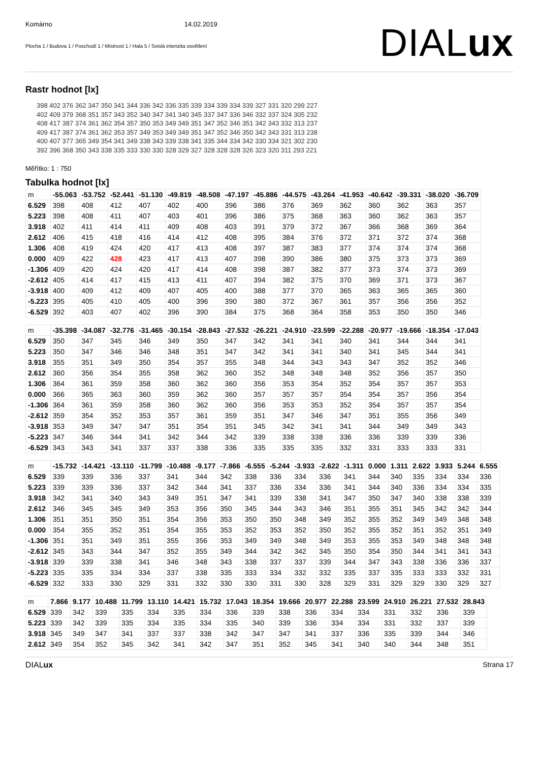Komárno 14.02.2019
Plocha 1 / Budova 1 / Poschodí 1 / Místnost 1 / Hala 5 / Svislá intenzita osvětlení
DIALux
Rastr hodnot [lx]
398 402 376 362 347 350 341 344 336 342 336 335 339 334 339 334 339 327 331 320 299 227
402 409 379 368 351 357 343 352 340 347 341 340 345 337 347 336 346 332 337 324 305 232
408 417 387 374 361 362 354 357 350 353 349 349 351 347 352 346 351 342 343 332 313 237
409 417 387 374 361 362 353 357 349 353 349 349 351 347 352 346 350 342 343 331 313 238
400 407 377 365 349 354 341 349 338 343 339 338 341 335 344 334 342 330 334 321 302 230
392 396 368 350 343 338 335 333 330 330 328 329 327 328 328 328 326 323 320 311 293 221
Měřítko: 1 : 750
Tabulka hodnot [lx]
| m | -55.063 | -53.752 | -52.441 | -51.130 | -49.819 | -48.508 | -47.197 | -45.886 | -44.575 | -43.264 | -41.953 | -40.642 | -39.331 | -38.020 | -36.709 |
| --- | --- | --- | --- | --- | --- | --- | --- | --- | --- | --- | --- | --- | --- | --- | --- |
| 6.529 | 398 | 408 | 412 | 407 | 402 | 400 | 396 | 386 | 376 | 369 | 362 | 360 | 362 | 363 | 357 |
| 5.223 | 398 | 408 | 411 | 407 | 403 | 401 | 396 | 386 | 375 | 368 | 363 | 360 | 362 | 363 | 357 |
| 3.918 | 402 | 411 | 414 | 411 | 409 | 408 | 403 | 391 | 379 | 372 | 367 | 366 | 368 | 369 | 364 |
| 2.612 | 406 | 415 | 418 | 416 | 414 | 412 | 408 | 395 | 384 | 376 | 372 | 371 | 372 | 374 | 368 |
| 1.306 | 408 | 419 | 424 | 420 | 417 | 413 | 408 | 397 | 387 | 383 | 377 | 374 | 374 | 374 | 368 |
| 0.000 | 409 | 422 | 428 | 423 | 417 | 413 | 407 | 398 | 390 | 386 | 380 | 375 | 373 | 373 | 369 |
| -1.306 | 409 | 420 | 424 | 420 | 417 | 414 | 408 | 398 | 387 | 382 | 377 | 373 | 374 | 373 | 369 |
| -2.612 | 405 | 414 | 417 | 415 | 413 | 411 | 407 | 394 | 382 | 375 | 370 | 369 | 371 | 373 | 367 |
| -3.918 | 400 | 409 | 412 | 409 | 407 | 405 | 400 | 388 | 377 | 370 | 365 | 363 | 365 | 365 | 360 |
| -5.223 | 395 | 405 | 410 | 405 | 400 | 396 | 390 | 380 | 372 | 367 | 361 | 357 | 356 | 356 | 352 |
| -6.529 | 392 | 403 | 407 | 402 | 396 | 390 | 384 | 375 | 368 | 364 | 358 | 353 | 350 | 350 | 346 |
| m | -35.398 | -34.087 | -32.776 | -31.465 | -30.154 | -28.843 | -27.532 | -26.221 | -24.910 | -23.599 | -22.288 | -20.977 | -19.666 | -18.354 | -17.043 |
| --- | --- | --- | --- | --- | --- | --- | --- | --- | --- | --- | --- | --- | --- | --- | --- |
| 6.529 | 350 | 347 | 345 | 346 | 349 | 350 | 347 | 342 | 341 | 341 | 340 | 341 | 344 | 344 | 341 |
| 5.223 | 350 | 347 | 346 | 346 | 348 | 351 | 347 | 342 | 341 | 341 | 340 | 341 | 345 | 344 | 341 |
| 3.918 | 355 | 351 | 349 | 350 | 354 | 357 | 355 | 348 | 344 | 343 | 343 | 347 | 352 | 352 | 346 |
| 2.612 | 360 | 356 | 354 | 355 | 358 | 362 | 360 | 352 | 348 | 348 | 348 | 352 | 356 | 357 | 350 |
| 1.306 | 364 | 361 | 359 | 358 | 360 | 362 | 360 | 356 | 353 | 354 | 352 | 354 | 357 | 357 | 353 |
| 0.000 | 366 | 365 | 363 | 360 | 359 | 362 | 360 | 357 | 357 | 357 | 354 | 354 | 357 | 356 | 354 |
| -1.306 | 364 | 361 | 359 | 358 | 360 | 362 | 360 | 356 | 353 | 353 | 352 | 354 | 357 | 357 | 354 |
| -2.612 | 359 | 354 | 352 | 353 | 357 | 361 | 359 | 351 | 347 | 346 | 347 | 351 | 355 | 356 | 349 |
| -3.918 | 353 | 349 | 347 | 347 | 351 | 354 | 351 | 345 | 342 | 341 | 341 | 344 | 349 | 349 | 343 |
| -5.223 | 347 | 346 | 344 | 341 | 342 | 344 | 342 | 339 | 338 | 338 | 336 | 336 | 339 | 339 | 336 |
| -6.529 | 343 | 343 | 341 | 337 | 337 | 338 | 336 | 335 | 335 | 335 | 332 | 331 | 333 | 333 | 331 |
| m | -15.732 | -14.421 | -13.110 | -11.799 | -10.488 | -9.177 | -7.866 | -6.555 | -5.244 | -3.933 | -2.622 | -1.311 | 0.000 | 1.311 | 2.622 | 3.933 | 5.244 | 6.555 |
| --- | --- | --- | --- | --- | --- | --- | --- | --- | --- | --- | --- | --- | --- | --- | --- | --- | --- | --- |
| 6.529 | 339 | 339 | 336 | 337 | 341 | 344 | 342 | 338 | 336 | 334 | 336 | 341 | 344 | 340 | 335 | 334 | 334 | 336 |
| 5.223 | 339 | 339 | 336 | 337 | 342 | 344 | 341 | 337 | 336 | 334 | 336 | 341 | 344 | 340 | 336 | 334 | 334 | 335 |
| 3.918 | 342 | 341 | 340 | 343 | 349 | 351 | 347 | 341 | 339 | 338 | 341 | 347 | 350 | 347 | 340 | 338 | 338 | 339 |
| 2.612 | 346 | 345 | 345 | 349 | 353 | 356 | 350 | 345 | 344 | 343 | 346 | 351 | 355 | 351 | 345 | 342 | 342 | 344 |
| 1.306 | 351 | 351 | 350 | 351 | 354 | 356 | 353 | 350 | 350 | 348 | 349 | 352 | 355 | 352 | 349 | 349 | 348 | 348 |
| 0.000 | 354 | 355 | 352 | 351 | 354 | 355 | 353 | 352 | 353 | 352 | 350 | 352 | 355 | 352 | 351 | 352 | 351 | 349 |
| -1.306 | 351 | 351 | 349 | 351 | 355 | 356 | 353 | 349 | 349 | 348 | 349 | 353 | 355 | 353 | 349 | 348 | 348 | 348 |
| -2.612 | 345 | 343 | 344 | 347 | 352 | 355 | 349 | 344 | 342 | 342 | 345 | 350 | 354 | 350 | 344 | 341 | 341 | 343 |
| -3.918 | 339 | 339 | 338 | 341 | 346 | 348 | 343 | 338 | 337 | 337 | 339 | 344 | 347 | 343 | 338 | 336 | 336 | 337 |
| -5.223 | 335 | 335 | 334 | 334 | 337 | 338 | 335 | 333 | 334 | 332 | 332 | 335 | 337 | 335 | 333 | 333 | 332 | 331 |
| -6.529 | 332 | 333 | 330 | 329 | 331 | 332 | 330 | 330 | 331 | 330 | 328 | 329 | 331 | 329 | 329 | 330 | 329 | 327 |
| m | 7.866 | 9.177 | 10.488 | 11.799 | 13.110 | 14.421 | 15.732 | 17.043 | 18.354 | 19.666 | 20.977 | 22.288 | 23.599 | 24.910 | 26.221 | 27.532 | 28.843 |
| --- | --- | --- | --- | --- | --- | --- | --- | --- | --- | --- | --- | --- | --- | --- | --- | --- | --- |
| 6.529 | 339 | 342 | 339 | 335 | 334 | 335 | 334 | 336 | 339 | 338 | 336 | 334 | 334 | 331 | 332 | 336 | 339 |
| 5.223 | 339 | 342 | 339 | 335 | 334 | 335 | 334 | 335 | 340 | 339 | 336 | 334 | 334 | 331 | 332 | 337 | 339 |
| 3.918 | 345 | 349 | 347 | 341 | 337 | 337 | 338 | 342 | 347 | 347 | 341 | 337 | 336 | 335 | 339 | 344 | 346 |
| 2.612 | 349 | 354 | 352 | 345 | 342 | 341 | 342 | 347 | 351 | 352 | 345 | 341 | 340 | 340 | 344 | 348 | 351 |
DIALux Strana 17